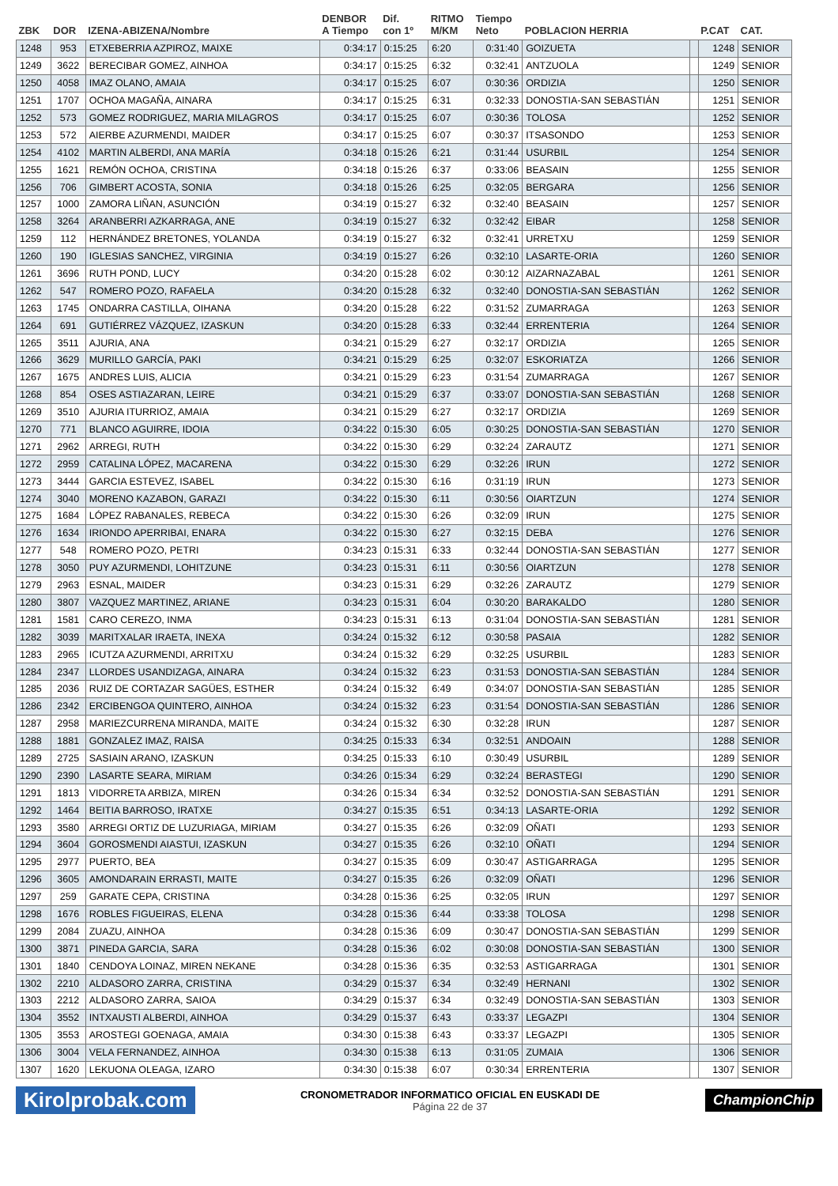| ZBK | DOR | IZENA-ABIZENA/Nombre | DENBOR A Tiempo | Dif. con 1º | RITMO M/KM | Tiempo Neto | POBLACION HERRIA | | P.CAT | CAT. |
| --- | --- | --- | --- | --- | --- | --- | --- | --- | --- | --- |
| 1248 | 953 | ETXEBERRIA AZPIROZ, MAIXE | 0:34:17 | 0:15:25 | 6:20 | 0:31:40 | GOIZUETA | | 1248 | SENIOR |
| 1249 | 3622 | BERECIBAR GOMEZ, AINHOA | 0:34:17 | 0:15:25 | 6:32 | 0:32:41 | ANTZUOLA | | 1249 | SENIOR |
| 1250 | 4058 | IMAZ OLANO, AMAIA | 0:34:17 | 0:15:25 | 6:07 | 0:30:36 | ORDIZIA | | 1250 | SENIOR |
| 1251 | 1707 | OCHOA MAGAÑA, AINARA | 0:34:17 | 0:15:25 | 6:31 | 0:32:33 | DONOSTIA-SAN SEBASTIÁN | | 1251 | SENIOR |
| 1252 | 573 | GOMEZ RODRIGUEZ, MARIA MILAGROS | 0:34:17 | 0:15:25 | 6:07 | 0:30:36 | TOLOSA | | 1252 | SENIOR |
| 1253 | 572 | AIERBE AZURMENDI, MAIDER | 0:34:17 | 0:15:25 | 6:07 | 0:30:37 | ITSASONDO | | 1253 | SENIOR |
| 1254 | 4102 | MARTIN ALBERDI, ANA MARÍA | 0:34:18 | 0:15:26 | 6:21 | 0:31:44 | USURBIL | | 1254 | SENIOR |
| 1255 | 1621 | REMÓN OCHOA, CRISTINA | 0:34:18 | 0:15:26 | 6:37 | 0:33:06 | BEASAIN | | 1255 | SENIOR |
| 1256 | 706 | GIMBERT ACOSTA, SONIA | 0:34:18 | 0:15:26 | 6:25 | 0:32:05 | BERGARA | | 1256 | SENIOR |
| 1257 | 1000 | ZAMORA LIÑAN, ASUNCIÓN | 0:34:19 | 0:15:27 | 6:32 | 0:32:40 | BEASAIN | | 1257 | SENIOR |
| 1258 | 3264 | ARANBERRI AZKARRAGA, ANE | 0:34:19 | 0:15:27 | 6:32 | 0:32:42 | EIBAR | | 1258 | SENIOR |
| 1259 | 112 | HERNÁNDEZ BRETONES, YOLANDA | 0:34:19 | 0:15:27 | 6:32 | 0:32:41 | URRETXU | | 1259 | SENIOR |
| 1260 | 190 | IGLESIAS SANCHEZ, VIRGINIA | 0:34:19 | 0:15:27 | 6:26 | 0:32:10 | LASARTE-ORIA | | 1260 | SENIOR |
| 1261 | 3696 | RUTH POND, LUCY | 0:34:20 | 0:15:28 | 6:02 | 0:30:12 | AIZARNAZABAL | | 1261 | SENIOR |
| 1262 | 547 | ROMERO POZO, RAFAELA | 0:34:20 | 0:15:28 | 6:32 | 0:32:40 | DONOSTIA-SAN SEBASTIÁN | | 1262 | SENIOR |
| 1263 | 1745 | ONDARRA CASTILLA, OIHANA | 0:34:20 | 0:15:28 | 6:22 | 0:31:52 | ZUMARRAGA | | 1263 | SENIOR |
| 1264 | 691 | GUTIÉRREZ VÁZQUEZ, IZASKUN | 0:34:20 | 0:15:28 | 6:33 | 0:32:44 | ERRENTERIA | | 1264 | SENIOR |
| 1265 | 3511 | AJURIA, ANA | 0:34:21 | 0:15:29 | 6:27 | 0:32:17 | ORDIZIA | | 1265 | SENIOR |
| 1266 | 3629 | MURILLO GARCÍA, PAKI | 0:34:21 | 0:15:29 | 6:25 | 0:32:07 | ESKORIATZA | | 1266 | SENIOR |
| 1267 | 1675 | ANDRES LUIS, ALICIA | 0:34:21 | 0:15:29 | 6:23 | 0:31:54 | ZUMARRAGA | | 1267 | SENIOR |
| 1268 | 854 | OSES ASTIAZARAN, LEIRE | 0:34:21 | 0:15:29 | 6:37 | 0:33:07 | DONOSTIA-SAN SEBASTIÁN | | 1268 | SENIOR |
| 1269 | 3510 | AJURIA ITURRIOZ, AMAIA | 0:34:21 | 0:15:29 | 6:27 | 0:32:17 | ORDIZIA | | 1269 | SENIOR |
| 1270 | 771 | BLANCO AGUIRRE, IDOIA | 0:34:22 | 0:15:30 | 6:05 | 0:30:25 | DONOSTIA-SAN SEBASTIÁN | | 1270 | SENIOR |
| 1271 | 2962 | ARREGI, RUTH | 0:34:22 | 0:15:30 | 6:29 | 0:32:24 | ZARAUTZ | | 1271 | SENIOR |
| 1272 | 2959 | CATALINA LÓPEZ, MACARENA | 0:34:22 | 0:15:30 | 6:29 | 0:32:26 | IRUN | | 1272 | SENIOR |
| 1273 | 3444 | GARCIA ESTEVEZ, ISABEL | 0:34:22 | 0:15:30 | 6:16 | 0:31:19 | IRUN | | 1273 | SENIOR |
| 1274 | 3040 | MORENO KAZABON, GARAZI | 0:34:22 | 0:15:30 | 6:11 | 0:30:56 | OIARTZUN | | 1274 | SENIOR |
| 1275 | 1684 | LÓPEZ RABANALES, REBECA | 0:34:22 | 0:15:30 | 6:26 | 0:32:09 | IRUN | | 1275 | SENIOR |
| 1276 | 1634 | IRIONDO APERRIBAI, ENARA | 0:34:22 | 0:15:30 | 6:27 | 0:32:15 | DEBA | | 1276 | SENIOR |
| 1277 | 548 | ROMERO POZO, PETRI | 0:34:23 | 0:15:31 | 6:33 | 0:32:44 | DONOSTIA-SAN SEBASTIÁN | | 1277 | SENIOR |
| 1278 | 3050 | PUY AZURMENDI, LOHITZUNE | 0:34:23 | 0:15:31 | 6:11 | 0:30:56 | OIARTZUN | | 1278 | SENIOR |
| 1279 | 2963 | ESNAL, MAIDER | 0:34:23 | 0:15:31 | 6:29 | 0:32:26 | ZARAUTZ | | 1279 | SENIOR |
| 1280 | 3807 | VAZQUEZ MARTINEZ, ARIANE | 0:34:23 | 0:15:31 | 6:04 | 0:30:20 | BARAKALDO | | 1280 | SENIOR |
| 1281 | 1581 | CARO CEREZO, INMA | 0:34:23 | 0:15:31 | 6:13 | 0:31:04 | DONOSTIA-SAN SEBASTIÁN | | 1281 | SENIOR |
| 1282 | 3039 | MARITXALAR IRAETA, INEXA | 0:34:24 | 0:15:32 | 6:12 | 0:30:58 | PASAIA | | 1282 | SENIOR |
| 1283 | 2965 | ICUTZA AZURMENDI, ARRITXU | 0:34:24 | 0:15:32 | 6:29 | 0:32:25 | USURBIL | | 1283 | SENIOR |
| 1284 | 2347 | LLORDES USANDIZAGA, AINARA | 0:34:24 | 0:15:32 | 6:23 | 0:31:53 | DONOSTIA-SAN SEBASTIÁN | | 1284 | SENIOR |
| 1285 | 2036 | RUIZ DE CORTAZAR SAGÜES, ESTHER | 0:34:24 | 0:15:32 | 6:49 | 0:34:07 | DONOSTIA-SAN SEBASTIÁN | | 1285 | SENIOR |
| 1286 | 2342 | ERCIBENGOA QUINTERO, AINHOA | 0:34:24 | 0:15:32 | 6:23 | 0:31:54 | DONOSTIA-SAN SEBASTIÁN | | 1286 | SENIOR |
| 1287 | 2958 | MARIEZCURRENA MIRANDA, MAITE | 0:34:24 | 0:15:32 | 6:30 | 0:32:28 | IRUN | | 1287 | SENIOR |
| 1288 | 1881 | GONZALEZ IMAZ, RAISA | 0:34:25 | 0:15:33 | 6:34 | 0:32:51 | ANDOAIN | | 1288 | SENIOR |
| 1289 | 2725 | SASIAIN ARANO, IZASKUN | 0:34:25 | 0:15:33 | 6:10 | 0:30:49 | USURBIL | | 1289 | SENIOR |
| 1290 | 2390 | LASARTE SEARA, MIRIAM | 0:34:26 | 0:15:34 | 6:29 | 0:32:24 | BERASTEGI | | 1290 | SENIOR |
| 1291 | 1813 | VIDORRETA ARBIZA, MIREN | 0:34:26 | 0:15:34 | 6:34 | 0:32:52 | DONOSTIA-SAN SEBASTIÁN | | 1291 | SENIOR |
| 1292 | 1464 | BEITIA BARROSO, IRATXE | 0:34:27 | 0:15:35 | 6:51 | 0:34:13 | LASARTE-ORIA | | 1292 | SENIOR |
| 1293 | 3580 | ARREGI ORTIZ DE LUZURIAGA, MIRIAM | 0:34:27 | 0:15:35 | 6:26 | 0:32:09 | OÑATI | | 1293 | SENIOR |
| 1294 | 3604 | GOROSMENDI AIASTUI, IZASKUN | 0:34:27 | 0:15:35 | 6:26 | 0:32:10 | OÑATI | | 1294 | SENIOR |
| 1295 | 2977 | PUERTO, BEA | 0:34:27 | 0:15:35 | 6:09 | 0:30:47 | ASTIGARRAGA | | 1295 | SENIOR |
| 1296 | 3605 | AMONDARAIN ERRASTI, MAITE | 0:34:27 | 0:15:35 | 6:26 | 0:32:09 | OÑATI | | 1296 | SENIOR |
| 1297 | 259 | GARATE CEPA, CRISTINA | 0:34:28 | 0:15:36 | 6:25 | 0:32:05 | IRUN | | 1297 | SENIOR |
| 1298 | 1676 | ROBLES FIGUEIRAS, ELENA | 0:34:28 | 0:15:36 | 6:44 | 0:33:38 | TOLOSA | | 1298 | SENIOR |
| 1299 | 2084 | ZUAZU, AINHOA | 0:34:28 | 0:15:36 | 6:09 | 0:30:47 | DONOSTIA-SAN SEBASTIÁN | | 1299 | SENIOR |
| 1300 | 3871 | PINEDA GARCIA, SARA | 0:34:28 | 0:15:36 | 6:02 | 0:30:08 | DONOSTIA-SAN SEBASTIÁN | | 1300 | SENIOR |
| 1301 | 1840 | CENDOYA LOINAZ, MIREN NEKANE | 0:34:28 | 0:15:36 | 6:35 | 0:32:53 | ASTIGARRAGA | | 1301 | SENIOR |
| 1302 | 2210 | ALDASORO ZARRA, CRISTINA | 0:34:29 | 0:15:37 | 6:34 | 0:32:49 | HERNANI | | 1302 | SENIOR |
| 1303 | 2212 | ALDASORO ZARRA, SAIOA | 0:34:29 | 0:15:37 | 6:34 | 0:32:49 | DONOSTIA-SAN SEBASTIÁN | | 1303 | SENIOR |
| 1304 | 3552 | INTXAUSTI ALBERDI, AINHOA | 0:34:29 | 0:15:37 | 6:43 | 0:33:37 | LEGAZPI | | 1304 | SENIOR |
| 1305 | 3553 | AROSTEGI GOENAGA, AMAIA | 0:34:30 | 0:15:38 | 6:43 | 0:33:37 | LEGAZPI | | 1305 | SENIOR |
| 1306 | 3004 | VELA FERNANDEZ, AINHOA | 0:34:30 | 0:15:38 | 6:13 | 0:31:05 | ZUMAIA | | 1306 | SENIOR |
| 1307 | 1620 | LEKUONA OLEAGA, IZARO | 0:34:30 | 0:15:38 | 6:07 | 0:30:34 | ERRENTERIA | | 1307 | SENIOR |
Kirolprobak.com CRONOMETRADOR INFORMATICO OFICIAL EN EUSKADI DE
Página 22 de 37 ChampionChip